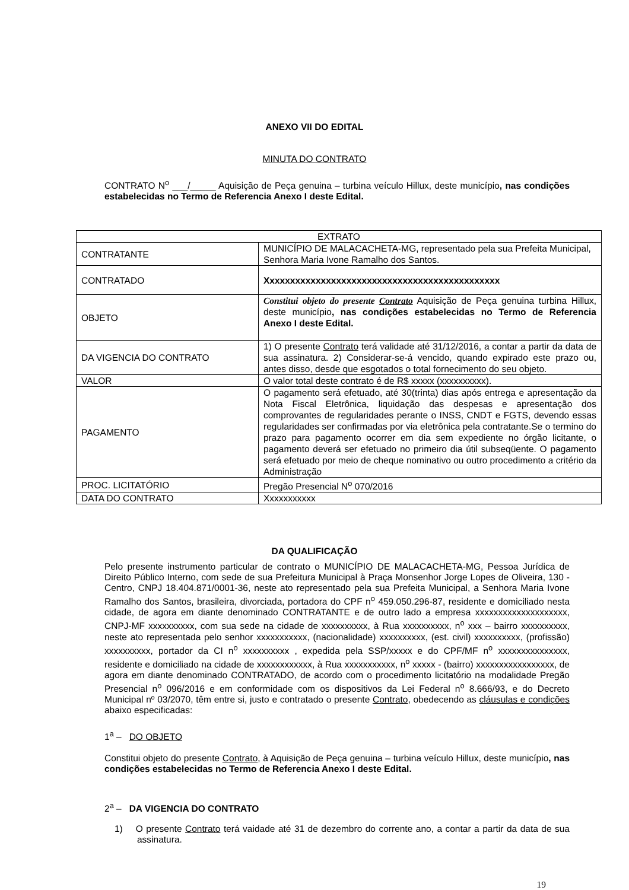ANEXO VII DO EDITAL
MINUTA DO CONTRATO
CONTRATO N<sup>o</sup> ___/_____ Aquisição de Peça genuina – turbina veículo Hillux, deste município, nas condições estabelecidas no Termo de Referencia Anexo I deste Edital.
| EXTRATO | |
| CONTRATANTE | MUNICÍPIO DE MALACACHETA-MG, representado pela sua Prefeita Municipal, Senhora Maria Ivone Ramalho dos Santos. |
| CONTRATADO | Xxxxxxxxxxxxxxxxxxxxxxxxxxxxxxxxxxxxxxxxxxxxxx |
| OBJETO | Constitui objeto do presente Contrato Aquisição de Peça genuina turbina Hillux, deste município , nas condições estabelecidas no Termo de Referencia Anexo I deste Edital. |
| DA VIGENCIA DO CONTRATO | 1) O presente Contrato terá validade até 31/12/2016, a contar a partir da data de sua assinatura. 2) Considerar-se-á vencido, quando expirado este prazo ou, antes disso, desde que esgotados o total fornecimento do seu objeto. |
| VALOR | O valor total deste contrato é de R$ xxxxx (xxxxxxxxxx). |
| PAGAMENTO | O pagamento será efetuado, até 30(trinta) dias após entrega e apresentação da Nota Fiscal Eletrônica, liquidação das despesas e apresentação dos comprovantes de regularidades perante o INSS, CNDT e FGTS, devendo essas regularidades ser confirmadas por via eletrônica pela contratante.Se o termino do prazo para pagamento ocorrer em dia sem expediente no órgão licitante, o pagamento deverá ser efetuado no primeiro dia útil subseqüente. O pagamento será efetuado por meio de cheque nominativo ou outro procedimento a critério da Administração |
| PROC. LICITATÓRIO | Pregão Presencial N<sup>o</sup> 070/2016 |
| DATA DO CONTRATO | Xxxxxxxxxxx |
DA QUALIFICAÇÃO
Pelo presente instrumento particular de contrato o MUNICÍPIO DE MALACACHETA-MG, Pessoa Jurídica de Direito Público Interno, com sede de sua Prefeitura Municipal à Praça Monsenhor Jorge Lopes de Oliveira, 130 - Centro, CNPJ 18.404.871/0001-36, neste ato representado pela sua Prefeita Municipal, a Senhora Maria Ivone Ramalho dos Santos, brasileira, divorciada, portadora do CPF n<sup>o</sup> 459.050.296-87, residente e domiciliado nesta cidade, de agora em diante denominado CONTRATANTE e de outro lado a empresa xxxxxxxxxxxxxxxxxxxx, CNPJ-MF xxxxxxxxxx, com sua sede na cidade de xxxxxxxxxx, à Rua xxxxxxxxxx, n<sup>o</sup> xxx – bairro xxxxxxxxxx, neste ato representada pelo senhor xxxxxxxxxxx, (nacionalidade) xxxxxxxxxx, (est. civil) xxxxxxxxxx, (profissão) xxxxxxxxxx, portador da CI n<sup>o</sup> xxxxxxxxxx , expedida pela SSP/xxxxx e do CPF/MF n<sup>o</sup> xxxxxxxxxxxxxxx, residente e domiciliado na cidade de xxxxxxxxxxxx, à Rua xxxxxxxxxxx, n<sup>o</sup> xxxxx - (bairro) xxxxxxxxxxxxxxxxx, de agora em diante denominado CONTRATADO, de acordo com o procedimento licitatório na modalidade Pregão Presencial n<sup>o</sup> 096/2016 e em conformidade com os dispositivos da Lei Federal n<sup>o</sup> 8.666/93, e do Decreto Municipal nº 03/2070, têm entre si, justo e contratado o presente Contrato, obedecendo as cláusulas e condições abaixo especificadas:
1<sup>a</sup> – DO OBJETO
Constitui objeto do presente Contrato, à Aquisição de Peça genuina – turbina veículo Hillux, deste município, nas condições estabelecidas no Termo de Referencia Anexo I deste Edital.
2<sup>a</sup> – DA VIGENCIA DO CONTRATO
1) O presente Contrato terá vaidade até 31 de dezembro do corrente ano, a contar a partir da data de sua assinatura.
19